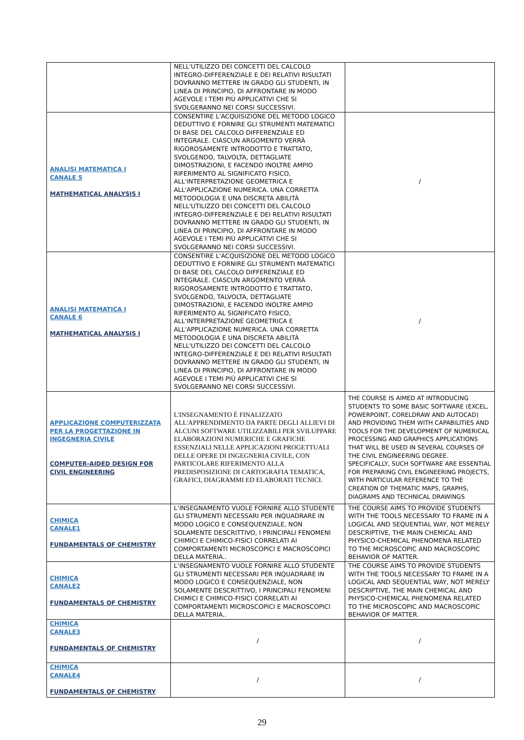| | NELL'UTILIZZO DEI CONCETTI DEL CALCOLO INTEGRO-DIFFERENZIALE E DEI RELATIVI RISULTATI DOVRANNO METTERE IN GRADO GLI STUDENTI, IN LINEA DI PRINCIPIO, DI AFFRONTARE IN MODO AGEVOLE I TEMI PIÙ APPLICATIVI CHE SI SVOLGERANNO NEI CORSI SUCCESSIVI. | |
| ANALISI MATEMATICA I CANALE 5 MATHEMATICAL ANALYSIS I | CONSENTIRE L'ACQUISIZIONE DEL METODO LOGICO DEDUTTIVO E FORNIRE GLI STRUMENTI MATEMATICI DI BASE DEL CALCOLO DIFFERENZIALE ED INTEGRALE. CIASCUN ARGOMENTO VERRÀ RIGOROSAMENTE INTRODOTTO E TRATTATO, SVOLGENDO, TALVOLTA, DETTAGLIATE DIMOSTRAZIONI, E FACENDO INOLTRE AMPIO RIFERIMENTO AL SIGNIFICATO FISICO, ALL'INTERPRETAZIONE GEOMETRICA E ALL'APPLICAZIONE NUMERICA. UNA CORRETTA METODOLOGIA E UNA DISCRETA ABILITÀ NELL'UTILIZZO DEI CONCETTI DEL CALCOLO INTEGRO-DIFFERENZIALE E DEI RELATIVI RISULTATI DOVRANNO METTERE IN GRADO GLI STUDENTI, IN LINEA DI PRINCIPIO, DI AFFRONTARE IN MODO AGEVOLE I TEMI PIÙ APPLICATIVI CHE SI SVOLGERANNO NEI CORSI SUCCESSIVI. | / |
| ANALISI MATEMATICA I CANALE 6 MATHEMATICAL ANALYSIS I | CONSENTIRE L'ACQUISIZIONE DEL METODO LOGICO DEDUTTIVO E FORNIRE GLI STRUMENTI MATEMATICI DI BASE DEL CALCOLO DIFFERENZIALE ED INTEGRALE. CIASCUN ARGOMENTO VERRÀ RIGOROSAMENTE INTRODOTTO E TRATTATO, SVOLGENDO, TALVOLTA, DETTAGLIATE DIMOSTRAZIONI, E FACENDO INOLTRE AMPIO RIFERIMENTO AL SIGNIFICATO FISICO, ALL'INTERPRETAZIONE GEOMETRICA E ALL'APPLICAZIONE NUMERICA. UNA CORRETTA METODOLOGIA E UNA DISCRETA ABILITÀ NELL'UTILIZZO DEI CONCETTI DEL CALCOLO INTEGRO-DIFFERENZIALE E DEI RELATIVI RISULTATI DOVRANNO METTERE IN GRADO GLI STUDENTI, IN LINEA DI PRINCIPIO, DI AFFRONTARE IN MODO AGEVOLE I TEMI PIÙ APPLICATIVI CHE SI SVOLGERANNO NEI CORSI SUCCESSIVI. | / |
| APPLICAZIONE COMPUTERIZZATA PER LA PROGETTAZIONE IN INGEGNERIA CIVILE COMPUTER-AIDED DESIGN FOR CIVIL ENGINEERING | L'INSEGNAMENTO È FINALIZZATO ALL'APPRENDIMENTO DA PARTE DEGLI ALLIEVI DI ALCUNI SOFTWARE UTILIZZABILI PER SVILUPPARE ELABORAZIONI NUMERICHE E GRAFICHE ESSENZIALI NELLE APPLICAZIONI PROGETTUALI DELLE OPERE DI INGEGNERIA CIVILE, CON PARTICOLARE RIFERIMENTO ALLA PREDISPOSIZIONE DI CARTOGRAFIA TEMATICA, GRAFICI, DIAGRAMMI ED ELABORATI TECNICI. | THE COURSE IS AIMED AT INTRODUCING STUDENTS TO SOME BASIC SOFTWARE (EXCEL, POWERPOINT, CORELDRAW AND AUTOCAD) AND PROVIDING THEM WITH CAPABILITIES AND TOOLS FOR THE DEVELOPMENT OF NUMERICAL PROCESSING AND GRAPHICS APPLICATIONS THAT WILL BE USED IN SEVERAL COURSES OF THE CIVIL ENGINEERING DEGREE. SPECIFICALLY, SUCH SOFTWARE ARE ESSENTIAL FOR PREPARING CIVIL ENGINEERING PROJECTS, WITH PARTICULAR REFERENCE TO THE CREATION OF THEMATIC MAPS, GRAPHS, DIAGRAMS AND TECHNICAL DRAWINGS |
| CHIMICA CANALE1 FUNDAMENTALS OF CHEMISTRY | L’INSEGNAMENTO VUOLE FORNIRE ALLO STUDENTE GLI STRUMENTI NECESSARI PER INQUADRARE IN MODO LOGICO E CONSEQUENZIALE, NON SOLAMENTE DESCRITTIVO, I PRINCIPALI FENOMENI CHIMICI E CHIMICO-FISICI CORRELATI AI COMPORTAMENTI MICROSCOPICI E MACROSCOPICI DELLA MATERIA.. | THE COURSE AIMS TO PROVIDE STUDENTS WITH THE TOOLS NECESSARY TO FRAME IN A LOGICAL AND SEQUENTIAL WAY, NOT MERELY DESCRIPTIVE, THE MAIN CHEMICAL AND PHYSICO-CHEMICAL PHENOMENA RELATED TO THE MICROSCOPIC AND MACROSCOPIC BEHAVIOR OF MATTER. |
| CHIMICA CANALE2 FUNDAMENTALS OF CHEMISTRY | L’INSEGNAMENTO VUOLE FORNIRE ALLO STUDENTE GLI STRUMENTI NECESSARI PER INQUADRARE IN MODO LOGICO E CONSEQUENZIALE, NON SOLAMENTE DESCRITTIVO, I PRINCIPALI FENOMENI CHIMICI E CHIMICO-FISICI CORRELATI AI COMPORTAMENTI MICROSCOPICI E MACROSCOPICI DELLA MATERIA.. | THE COURSE AIMS TO PROVIDE STUDENTS WITH THE TOOLS NECESSARY TO FRAME IN A LOGICAL AND SEQUENTIAL WAY, NOT MERELY DESCRIPTIVE, THE MAIN CHEMICAL AND PHYSICO-CHEMICAL PHENOMENA RELATED TO THE MICROSCOPIC AND MACROSCOPIC BEHAVIOR OF MATTER. |
| CHIMICA CANALE3 FUNDAMENTALS OF CHEMISTRY | / | / |
| CHIMICA CANALE4 FUNDAMENTALS OF CHEMISTRY | / | / |
29